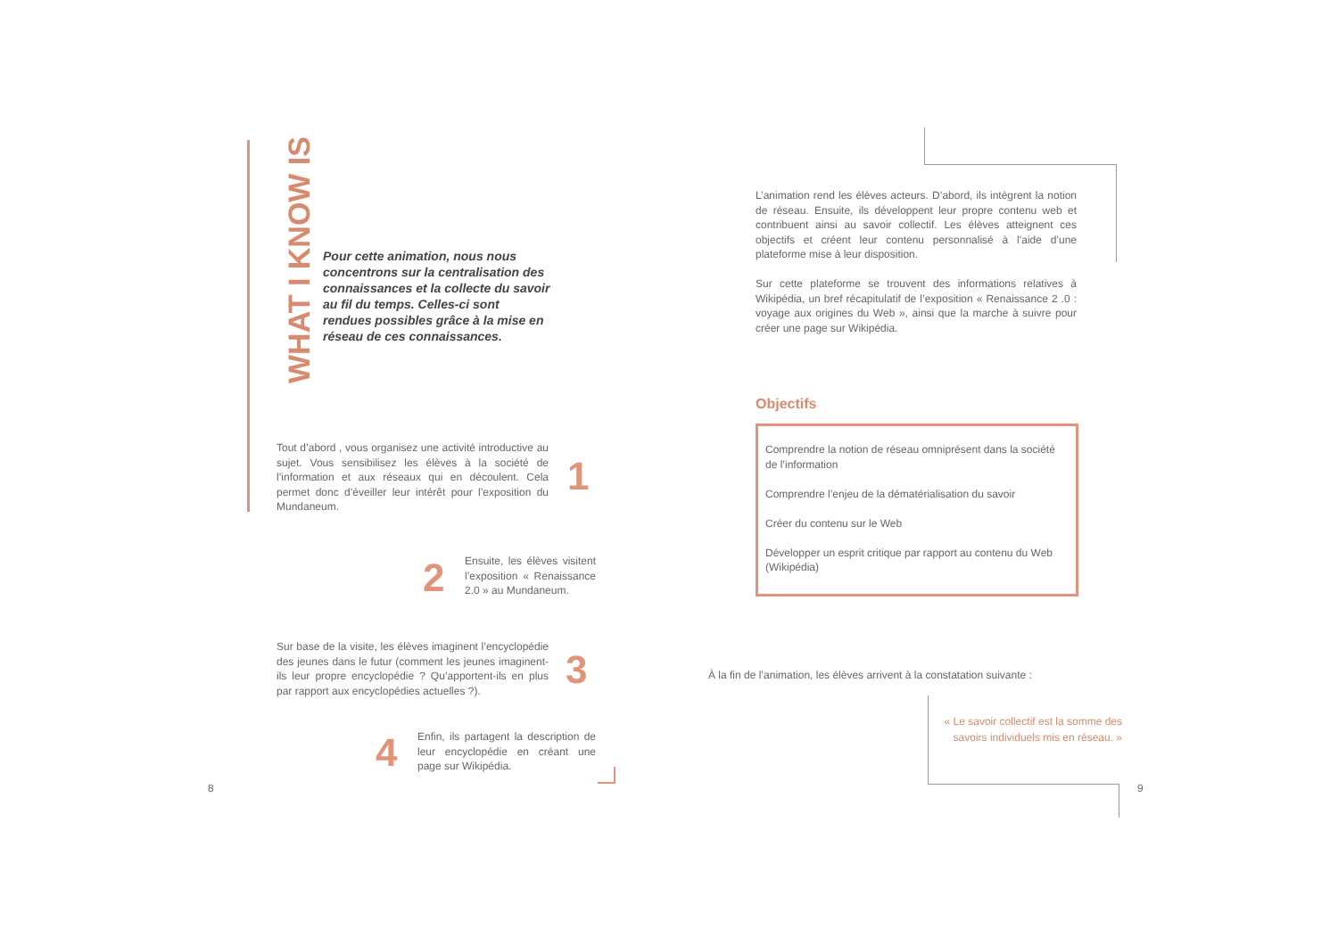WHAT I KNOW IS
Pour cette animation, nous nous concentrons sur la centralisation des connaissances et la collecte du savoir au fil du temps. Celles-ci sont rendues possibles grâce à la mise en réseau de ces connaissances.
Tout d’abord , vous organisez une activité introductive au sujet. Vous sensibilisez les élèves à la société de l’information et aux réseaux qui en découlent. Cela permet donc d’éveiller leur intérêt pour l’exposition du Mundaneum.
1
2
Ensuite, les élèves visitent l’exposition « Renaissance 2.0 » au Mundaneum.
Sur base de la visite, les élèves imaginent l’encyclopédie des jeunes dans le futur (comment les jeunes imaginent-ils leur propre encyclopédie ? Qu’apportent-ils en plus par rapport aux encyclopédies actuelles ?).
3
4
Enfin, ils partagent la description de leur encyclopédie en créant une page sur Wikipédia.
8 9
L’animation rend les élèves acteurs. D’abord, ils intègrent la notion de réseau. Ensuite, ils développent leur propre contenu web et contribuent ainsi au savoir collectif. Les élèves atteignent ces objectifs et créent leur contenu personnalisé à l’aide d’une plateforme mise à leur disposition.
Sur cette plateforme se trouvent des informations relatives à Wikipédia, un bref récapitulatif de l’exposition « Renaissance 2 .0 : voyage aux origines du Web », ainsi que la marche à suivre pour créer une page sur Wikipédia.
Objectifs
Comprendre la notion de réseau omniprésent dans la société de l’information
Comprendre l’enjeu de la dématérialisation du savoir
Créer du contenu sur le Web
Développer un esprit critique par rapport au contenu du Web (Wikipédia)
À la fin de l’animation, les élèves arrivent à la constatation suivante :
« Le savoir collectif est la somme des savoirs individuels mis en réseau. »